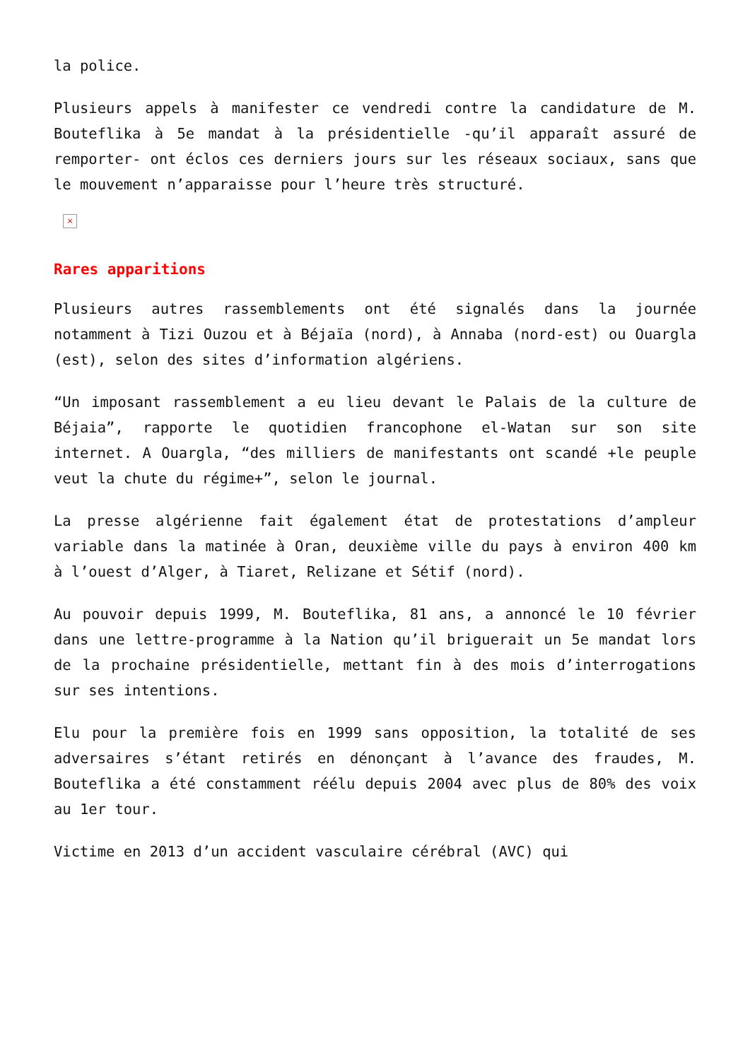la police.
Plusieurs appels à manifester ce vendredi contre la candidature de M. Bouteflika à 5e mandat à la présidentielle -qu’il apparaît assuré de remporter- ont éclos ces derniers jours sur les réseaux sociaux, sans que le mouvement n’apparaisse pour l’heure très structuré.
×
Rares apparitions
Plusieurs autres rassemblements ont été signalés dans la journée notamment à Tizi Ouzou et à Béjaïa (nord), à Annaba (nord-est) ou Ouargla (est), selon des sites d’information algériens.
“Un imposant rassemblement a eu lieu devant le Palais de la culture de Béjaia”, rapporte le quotidien francophone el-Watan sur son site internet. A Ouargla, “des milliers de manifestants ont scandé +le peuple veut la chute du régime+”, selon le journal.
La presse algérienne fait également état de protestations d’ampleur variable dans la matinée à Oran, deuxième ville du pays à environ 400 km à l’ouest d’Alger, à Tiaret, Relizane et Sétif (nord).
Au pouvoir depuis 1999, M. Bouteflika, 81 ans, a annoncé le 10 février dans une lettre-programme à la Nation qu’il briguerait un 5e mandat lors de la prochaine présidentielle, mettant fin à des mois d’interrogations sur ses intentions.
Elu pour la première fois en 1999 sans opposition, la totalité de ses adversaires s’étant retirés en dénonçant à l’avance des fraudes, M. Bouteflika a été constamment réélu depuis 2004 avec plus de 80% des voix au 1er tour.
Victime en 2013 d’un accident vasculaire cérébral (AVC) qui